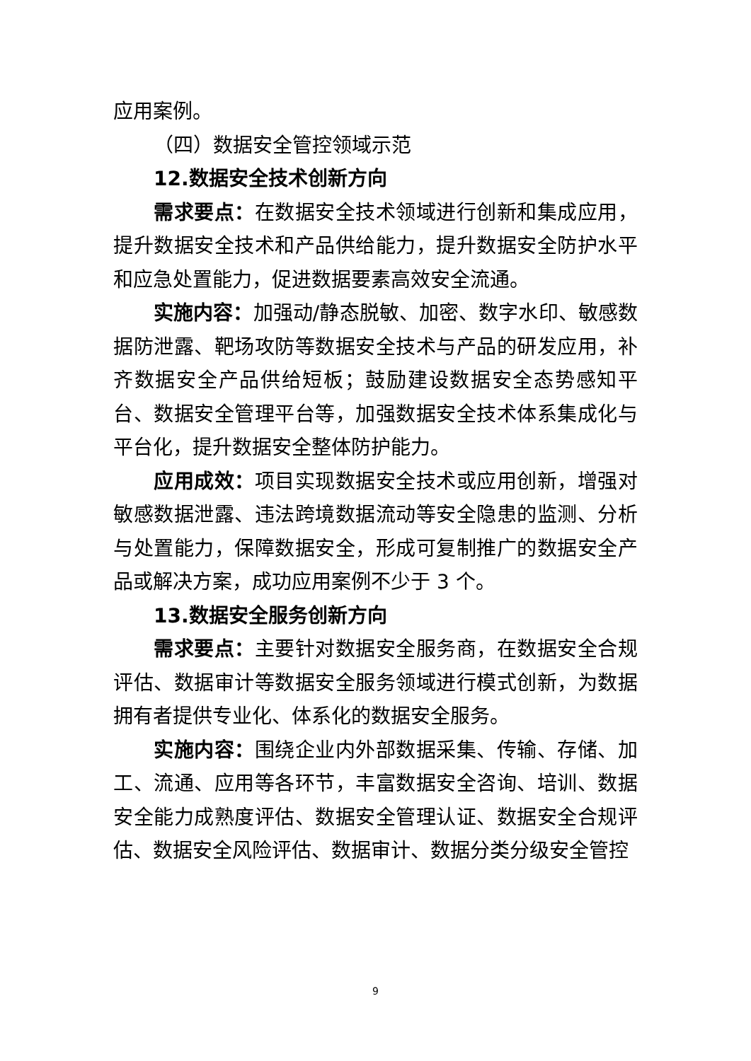应用案例。
（四）数据安全管控领域示范
12.数据安全技术创新方向
需求要点：在数据安全技术领域进行创新和集成应用，提升数据安全技术和产品供给能力，提升数据安全防护水平和应急处置能力，促进数据要素高效安全流通。
实施内容：加强动/静态脱敏、加密、数字水印、敏感数据防泄露、靶场攻防等数据安全技术与产品的研发应用，补齐数据安全产品供给短板；鼓励建设数据安全态势感知平台、数据安全管理平台等，加强数据安全技术体系集成化与平台化，提升数据安全整体防护能力。
应用成效：项目实现数据安全技术或应用创新，增强对敏感数据泄露、违法跨境数据流动等安全隐患的监测、分析与处置能力，保障数据安全，形成可复制推广的数据安全产品或解决方案，成功应用案例不少于 3 个。
13.数据安全服务创新方向
需求要点：主要针对数据安全服务商，在数据安全合规评估、数据审计等数据安全服务领域进行模式创新，为数据拥有者提供专业化、体系化的数据安全服务。
实施内容：围绕企业内外部数据采集、传输、存储、加工、流通、应用等各环节，丰富数据安全咨询、培训、数据安全能力成熟度评估、数据安全管理认证、数据安全合规评估、数据安全风险评估、数据审计、数据分类分级安全管控
9